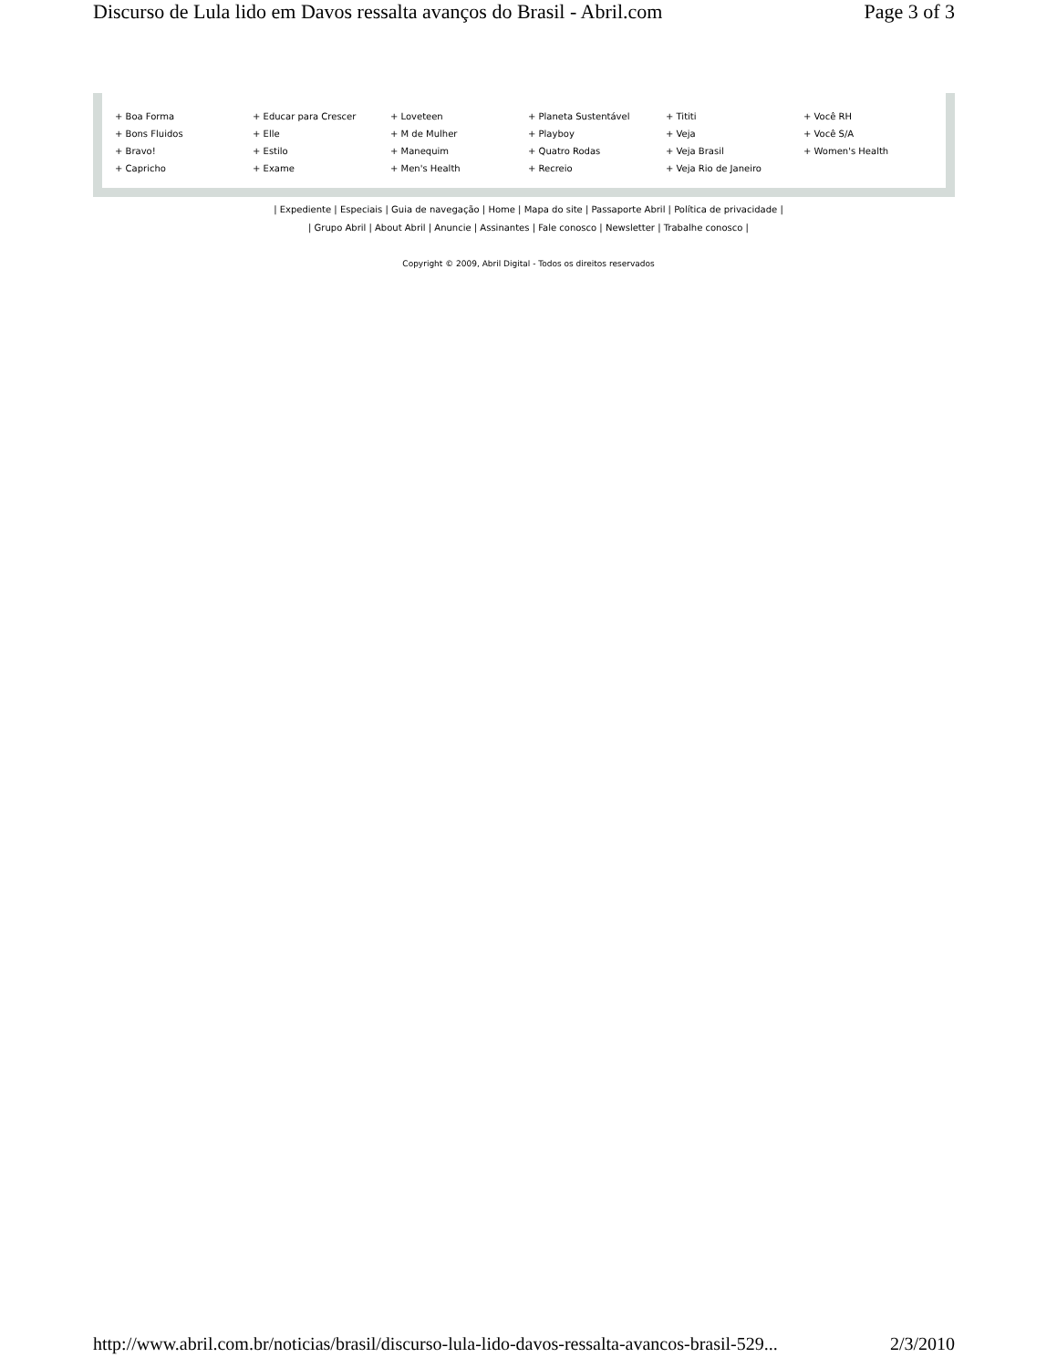Discurso de Lula lido em Davos ressalta avanços do Brasil - Abril.com Page 3 of 3
| + Boa Forma | + Educar para Crescer | + Loveteen | + Planeta Sustentável | + Tititi | + Você RH |
| + Bons Fluidos | + Elle | + M de Mulher | + Playboy | + Veja | + Você S/A |
| + Bravo! | + Estilo | + Manequim | + Quatro Rodas | + Veja Brasil | + Women's Health |
| + Capricho | + Exame | + Men's Health | + Recreio | + Veja Rio de Janeiro | |
| Expediente | Especiais | Guia de navegação | Home | Mapa do site | Passaporte Abril | Política de privacidade |
| Grupo Abril | About Abril | Anuncie | Assinantes | Fale conosco | Newsletter | Trabalhe conosco |
Copyright © 2009, Abril Digital - Todos os direitos reservados
http://www.abril.com.br/noticias/brasil/discurso-lula-lido-davos-ressalta-avancos-brasil-529... 2/3/2010